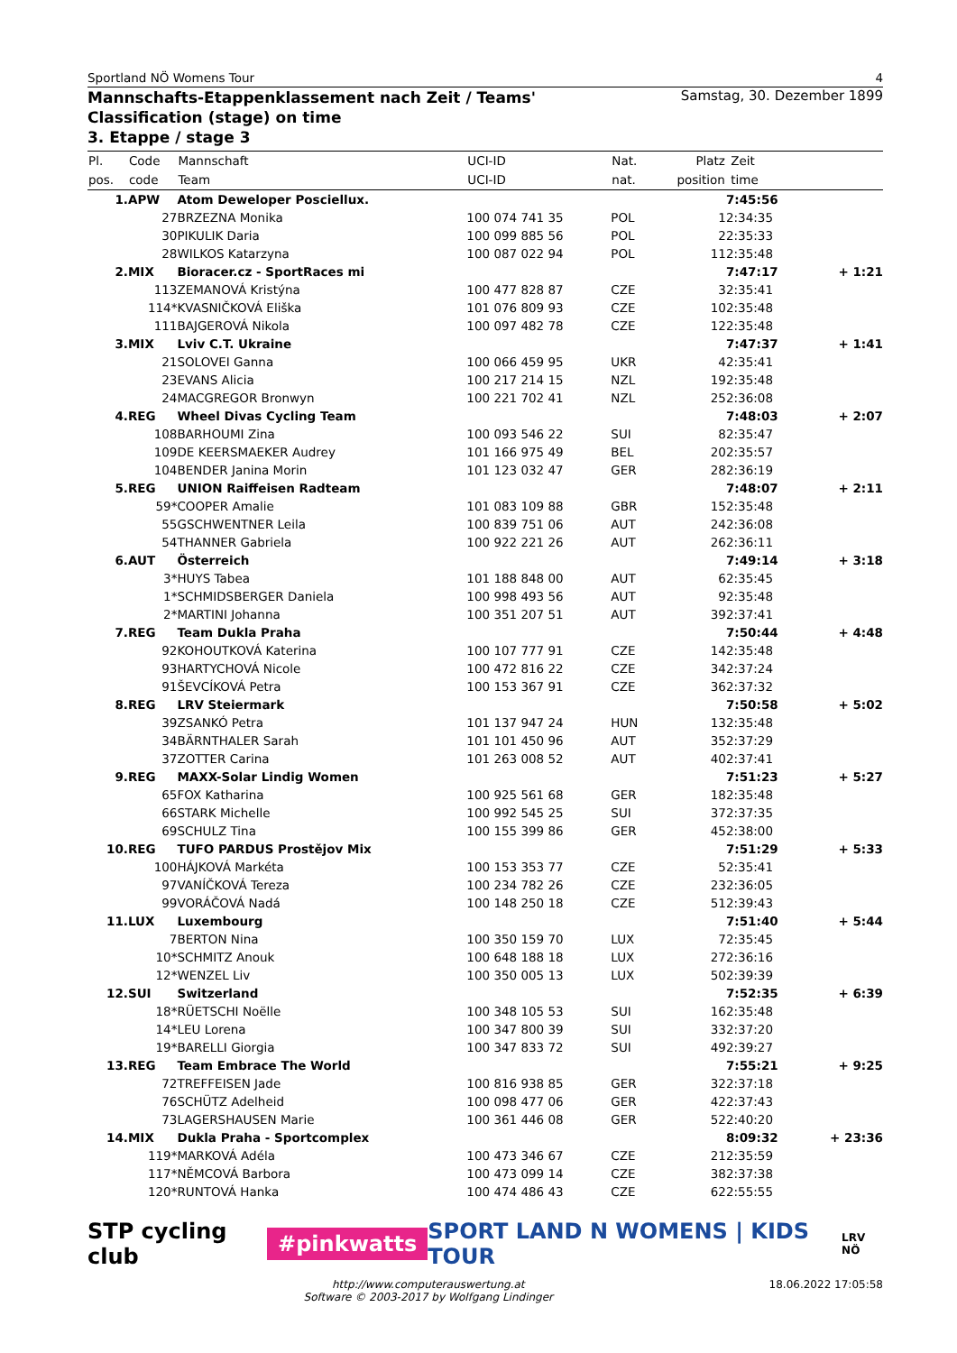Sportland NÖ Womens Tour 4
Mannschafts-Etappenklassement nach Zeit / Teams' Classification (stage) on time
3. Etappe / stage 3
Samstag, 30. Dezember 1899
| Pl. | Code | Mannschaft | UCI-ID | Nat. | Platz | Zeit | |
| --- | --- | --- | --- | --- | --- | --- | --- |
| pos. | code | Team | UCI-ID | nat. | position | time | |
| 1. | APW | Atom Deweloper Posciellux. | | | | 7:45:56 | |
| | 27 | BRZEZNA Monika | 100 074 741 35 | POL | 1 | 2:34:35 | |
| | 30 | PIKULIK Daria | 100 099 885 56 | POL | 2 | 2:35:33 | |
| | 28 | WILKOS Katarzyna | 100 087 022 94 | POL | 11 | 2:35:48 | |
| 2. | MIX | Bioracer.cz - SportRaces mi | | | | 7:47:17 | + 1:21 |
| | 113 | ZEMANOVÁ Kristýna | 100 477 828 87 | CZE | 3 | 2:35:41 | |
| | 114* | KVASNIČKOVÁ Eliška | 101 076 809 93 | CZE | 10 | 2:35:48 | |
| | 111 | BAJGEROVÁ Nikola | 100 097 482 78 | CZE | 12 | 2:35:48 | |
| 3. | MIX | Lviv C.T. Ukraine | | | | 7:47:37 | + 1:41 |
| | 21 | SOLOVEI Ganna | 100 066 459 95 | UKR | 4 | 2:35:41 | |
| | 23 | EVANS Alicia | 100 217 214 15 | NZL | 19 | 2:35:48 | |
| | 24 | MACGREGOR Bronwyn | 100 221 702 41 | NZL | 25 | 2:36:08 | |
| 4. | REG | Wheel Divas Cycling Team | | | | 7:48:03 | + 2:07 |
| | 108 | BARHOUMI Zina | 100 093 546 22 | SUI | 8 | 2:35:47 | |
| | 109 | DE KEERSMAEKER Audrey | 101 166 975 49 | BEL | 20 | 2:35:57 | |
| | 104 | BENDER Janina Morin | 101 123 032 47 | GER | 28 | 2:36:19 | |
| 5. | REG | UNION Raiffeisen Radteam | | | | 7:48:07 | + 2:11 |
| | 59* | COOPER Amalie | 101 083 109 88 | GBR | 15 | 2:35:48 | |
| | 55 | GSCHWENTNER Leila | 100 839 751 06 | AUT | 24 | 2:36:08 | |
| | 54 | THANNER Gabriela | 100 922 221 26 | AUT | 26 | 2:36:11 | |
| 6. | AUT | Österreich | | | | 7:49:14 | + 3:18 |
| | 3* | HUYS Tabea | 101 188 848 00 | AUT | 6 | 2:35:45 | |
| | 1* | SCHMIDSBERGER Daniela | 100 998 493 56 | AUT | 9 | 2:35:48 | |
| | 2* | MARTINI Johanna | 100 351 207 51 | AUT | 39 | 2:37:41 | |
| 7. | REG | Team Dukla Praha | | | | 7:50:44 | + 4:48 |
| | 92 | KOHOUTKOVÁ Katerina | 100 107 777 91 | CZE | 14 | 2:35:48 | |
| | 93 | HARTYCHOVÁ Nicole | 100 472 816 22 | CZE | 34 | 2:37:24 | |
| | 91 | ŠEVCÍKOVÁ Petra | 100 153 367 91 | CZE | 36 | 2:37:32 | |
| 8. | REG | LRV Steiermark | | | | 7:50:58 | + 5:02 |
| | 39 | ZSANKÓ Petra | 101 137 947 24 | HUN | 13 | 2:35:48 | |
| | 34 | BÄRNTHALER Sarah | 101 101 450 96 | AUT | 35 | 2:37:29 | |
| | 37 | ZOTTER Carina | 101 263 008 52 | AUT | 40 | 2:37:41 | |
| 9. | REG | MAXX-Solar Lindig Women | | | | 7:51:23 | + 5:27 |
| | 65 | FOX Katharina | 100 925 561 68 | GER | 18 | 2:35:48 | |
| | 66 | STARK Michelle | 100 992 545 25 | SUI | 37 | 2:37:35 | |
| | 69 | SCHULZ Tina | 100 155 399 86 | GER | 45 | 2:38:00 | |
| 10. | REG | TUFO PARDUS Prostějov Mix | | | | 7:51:29 | + 5:33 |
| | 100 | HÁJKOVÁ Markéta | 100 153 353 77 | CZE | 5 | 2:35:41 | |
| | 97 | VANÍČKOVÁ Tereza | 100 234 782 26 | CZE | 23 | 2:36:05 | |
| | 99 | VORÁČOVÁ Nadá | 100 148 250 18 | CZE | 51 | 2:39:43 | |
| 11. | LUX | Luxembourg | | | | 7:51:40 | + 5:44 |
| | 7 | BERTON Nina | 100 350 159 70 | LUX | 7 | 2:35:45 | |
| | 10* | SCHMITZ Anouk | 100 648 188 18 | LUX | 27 | 2:36:16 | |
| | 12* | WENZEL Liv | 100 350 005 13 | LUX | 50 | 2:39:39 | |
| 12. | SUI | Switzerland | | | | 7:52:35 | + 6:39 |
| | 18* | RÜETSCHI Noëlle | 100 348 105 53 | SUI | 16 | 2:35:48 | |
| | 14* | LEU Lorena | 100 347 800 39 | SUI | 33 | 2:37:20 | |
| | 19* | BARELLI Giorgia | 100 347 833 72 | SUI | 49 | 2:39:27 | |
| 13. | REG | Team Embrace The World | | | | 7:55:21 | + 9:25 |
| | 72 | TREFFEISEN Jade | 100 816 938 85 | GER | 32 | 2:37:18 | |
| | 76 | SCHÜTZ Adelheid | 100 098 477 06 | GER | 42 | 2:37:43 | |
| | 73 | LAGERSHAUSEN Marie | 100 361 446 08 | GER | 52 | 2:40:20 | |
| 14. | MIX | Dukla Praha - Sportcomplex | | | | 8:09:32 | + 23:36 |
| | 119* | MARKOVÁ Adéla | 100 473 346 67 | CZE | 21 | 2:35:59 | |
| | 117* | NĚMCOVÁ Barbora | 100 473 099 14 | CZE | 38 | 2:37:38 | |
| | 120* | RUNTOVÁ Hanka | 100 474 486 43 | CZE | 62 | 2:55:55 | |
STP cycling club #pinkwatts SPORT LAND N WOMENS | KIDS TOUR LRV NÖ
http://www.computerauswertung.at
Software © 2003-2017 by Wolfgang Lindinger 18.06.2022 17:05:58